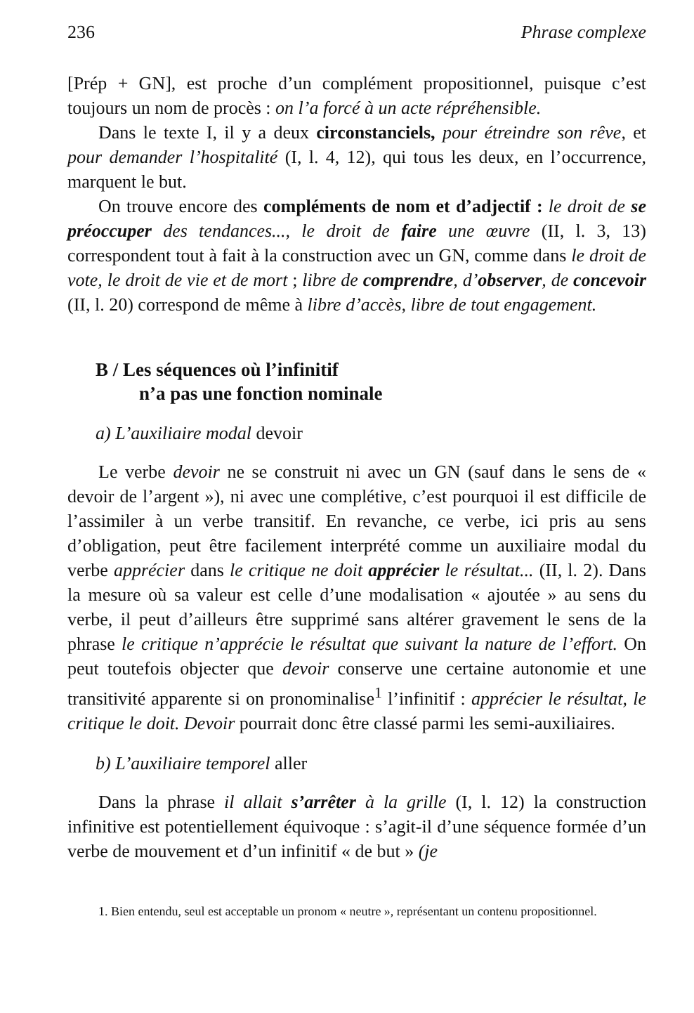236 Phrase complexe
[Prép + GN], est proche d’un complément propositionnel, puisque c’est toujours un nom de procès : on l’a forcé à un acte répréhensible.
Dans le texte I, il y a deux circonstanciels, pour étreindre son rêve, et pour demander l’hospitalité (I, l. 4, 12), qui tous les deux, en l’occurrence, marquent le but.
On trouve encore des compléments de nom et d’adjectif : le droit de se préoccuper des tendances..., le droit de faire une œuvre (II, l. 3, 13) correspondent tout à fait à la construction avec un GN, comme dans le droit de vote, le droit de vie et de mort ; libre de comprendre, d’observer, de concevoir (II, l. 20) correspond de même à libre d’accès, libre de tout engagement.
B / Les séquences où l’infinitif
n’a pas une fonction nominale
a) L’auxiliaire modal devoir
Le verbe devoir ne se construit ni avec un GN (sauf dans le sens de « devoir de l’argent »), ni avec une complétive, c’est pourquoi il est difficile de l’assimiler à un verbe transitif. En revanche, ce verbe, ici pris au sens d’obligation, peut être facilement interprété comme un auxiliaire modal du verbe apprécier dans le critique ne doit apprécier le résultat... (II, l. 2). Dans la mesure où sa valeur est celle d’une modalisation « ajoutée » au sens du verbe, il peut d’ailleurs être supprimé sans altérer gravement le sens de la phrase le critique n’apprécie le résultat que suivant la nature de l’effort. On peut toutefois objecter que devoir conserve une certaine autonomie et une transitivité apparente si on pronominalise<sup>1</sup> l’infinitif : apprécier le résultat, le critique le doit. Devoir pourrait donc être classé parmi les semi-auxiliaires.
b) L’auxiliaire temporel aller
Dans la phrase il allait s’arrêter à la grille (I, l. 12) la construction infinitive est potentiellement équivoque : s’agit-il d’une séquence formée d’un verbe de mouvement et d’un infinitif « de but » (je
1. Bien entendu, seul est acceptable un pronom « neutre », représentant un contenu propositionnel.